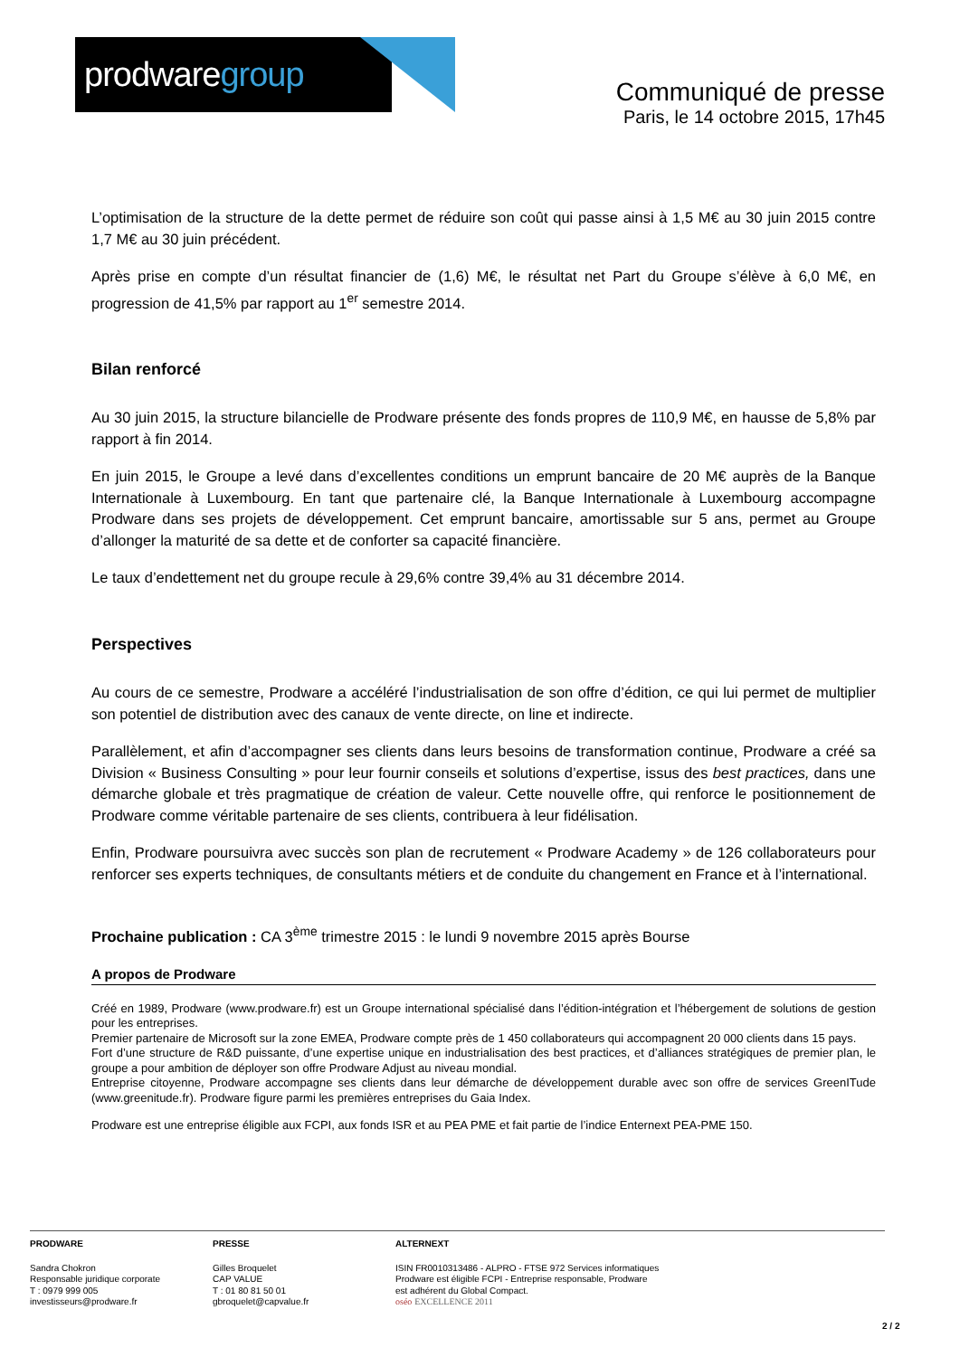prodware group
Communiqué de presse
Paris, le 14 octobre 2015, 17h45
L’optimisation de la structure de la dette permet de réduire son coût qui passe ainsi à 1,5 M€ au 30 juin 2015 contre 1,7 M€ au 30 juin précédent.
Après prise en compte d’un résultat financier de (1,6) M€, le résultat net Part du Groupe s’élève à 6,0 M€, en progression de 41,5% par rapport au 1<sup>er</sup> semestre 2014.
Bilan renforcé
Au 30 juin 2015, la structure bilancielle de Prodware présente des fonds propres de 110,9 M€, en hausse de 5,8% par rapport à fin 2014.
En juin 2015, le Groupe a levé dans d’excellentes conditions un emprunt bancaire de 20 M€ auprès de la Banque Internationale à Luxembourg. En tant que partenaire clé, la Banque Internationale à Luxembourg accompagne Prodware dans ses projets de développement. Cet emprunt bancaire, amortissable sur 5 ans, permet au Groupe d’allonger la maturité de sa dette et de conforter sa capacité financière.
Le taux d’endettement net du groupe recule à 29,6% contre 39,4% au 31 décembre 2014.
Perspectives
Au cours de ce semestre, Prodware a accéléré l’industrialisation de son offre d’édition, ce qui lui permet de multiplier son potentiel de distribution avec des canaux de vente directe, on line et indirecte.
Parallèlement, et afin d’accompagner ses clients dans leurs besoins de transformation continue, Prodware a créé sa Division « Business Consulting » pour leur fournir conseils et solutions d’expertise, issus des best practices, dans une démarche globale et très pragmatique de création de valeur. Cette nouvelle offre, qui renforce le positionnement de Prodware comme véritable partenaire de ses clients, contribuera à leur fidélisation.
Enfin, Prodware poursuivra avec succès son plan de recrutement « Prodware Academy » de 126 collaborateurs pour renforcer ses experts techniques, de consultants métiers et de conduite du changement en France et à l’international.
Prochaine publication : CA 3<sup>ème</sup> trimestre 2015 : le lundi 9 novembre 2015 après Bourse
A propos de Prodware
Créé en 1989, Prodware (www.prodware.fr) est un Groupe international spécialisé dans l’édition-intégration et l’hébergement de solutions de gestion pour les entreprises.
Premier partenaire de Microsoft sur la zone EMEA, Prodware compte près de 1 450 collaborateurs qui accompagnent 20 000 clients dans 15 pays.
Fort d’une structure de R&D puissante, d’une expertise unique en industrialisation des best practices, et d’alliances stratégiques de premier plan, le groupe a pour ambition de déployer son offre Prodware Adjust au niveau mondial.
Entreprise citoyenne, Prodware accompagne ses clients dans leur démarche de développement durable avec son offre de services GreenITude (www.greenitude.fr). Prodware figure parmi les premières entreprises du Gaia Index.
Prodware est une entreprise éligible aux FCPI, aux fonds ISR et au PEA PME et fait partie de l’indice Enternext PEA-PME 150.
PRODWARE
Sandra Chokron
Responsable juridique corporate
T : 0979 999 005
investisseurs@prodware.fr
PRESSE
Gilles Broquelet
CAP VALUE
T : 01 80 81 50 01
gbroquelet@capvalue.fr
ALTERNEXT
ISIN FR0010313486 - ALPRO - FTSE 972 Services informatiques
Prodware est éligible FCPI - Entreprise responsable, Prodware
est adhérent du Global Compact.
oséo EXCELLENCE 2011
2 / 2